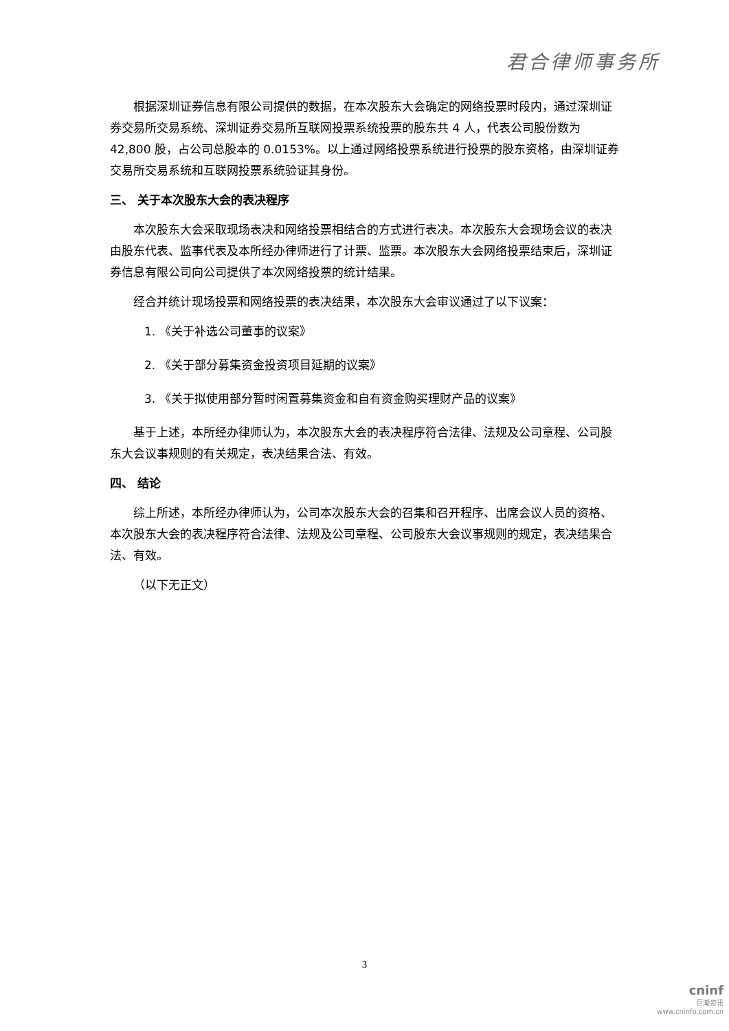君合律师事务所
根据深圳证券信息有限公司提供的数据，在本次股东大会确定的网络投票时段内，通过深圳证券交易所交易系统、深圳证券交易所互联网投票系统投票的股东共 4 人，代表公司股份数为 42,800 股，占公司总股本的 0.0153%。以上通过网络投票系统进行投票的股东资格，由深圳证券交易所交易系统和互联网投票系统验证其身份。
三、 关于本次股东大会的表决程序
本次股东大会采取现场表决和网络投票相结合的方式进行表决。本次股东大会现场会议的表决由股东代表、监事代表及本所经办律师进行了计票、监票。本次股东大会网络投票结束后，深圳证券信息有限公司向公司提供了本次网络投票的统计结果。
经合并统计现场投票和网络投票的表决结果，本次股东大会审议通过了以下议案：
1. 《关于补选公司董事的议案》
2. 《关于部分募集资金投资项目延期的议案》
3. 《关于拟使用部分暂时闲置募集资金和自有资金购买理财产品的议案》
基于上述，本所经办律师认为，本次股东大会的表决程序符合法律、法规及公司章程、公司股东大会议事规则的有关规定，表决结果合法、有效。
四、 结论
综上所述，本所经办律师认为，公司本次股东大会的召集和召开程序、出席会议人员的资格、本次股东大会的表决程序符合法律、法规及公司章程、公司股东大会议事规则的规定，表决结果合法、有效。
（以下无正文）
3
cninf
巨潮资讯
www.cninfo.com.cn